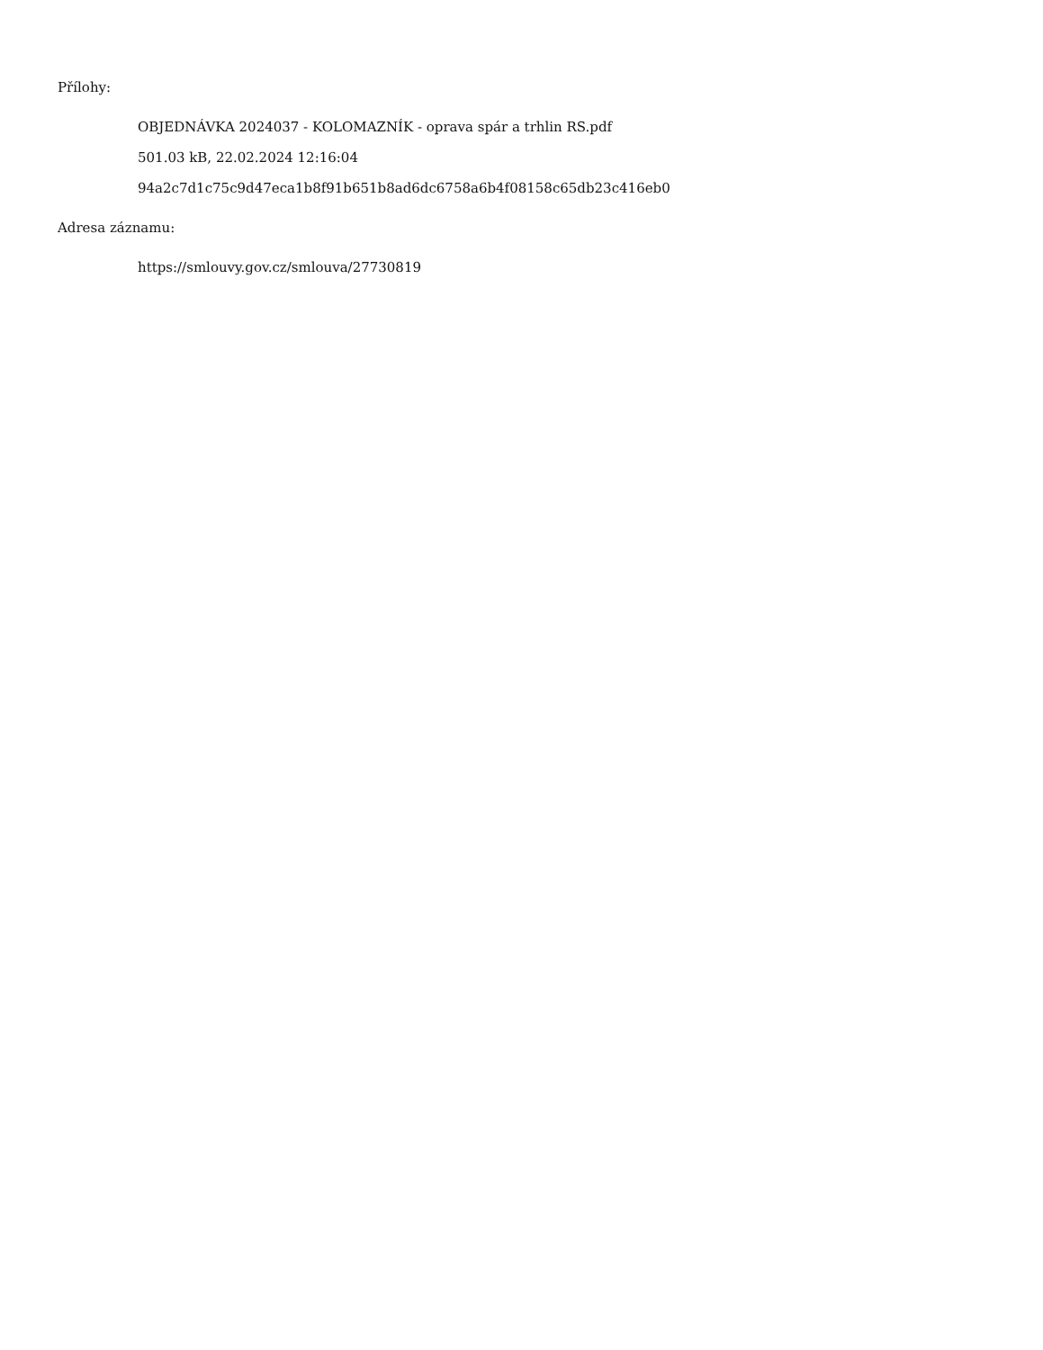Přílohy:
OBJEDNÁVKA 2024037 - KOLOMAZNÍK - oprava spár a trhlin RS.pdf
501.03 kB, 22.02.2024 12:16:04
94a2c7d1c75c9d47eca1b8f91b651b8ad6dc6758a6b4f08158c65db23c416eb0
Adresa záznamu:
https://smlouvy.gov.cz/smlouva/27730819